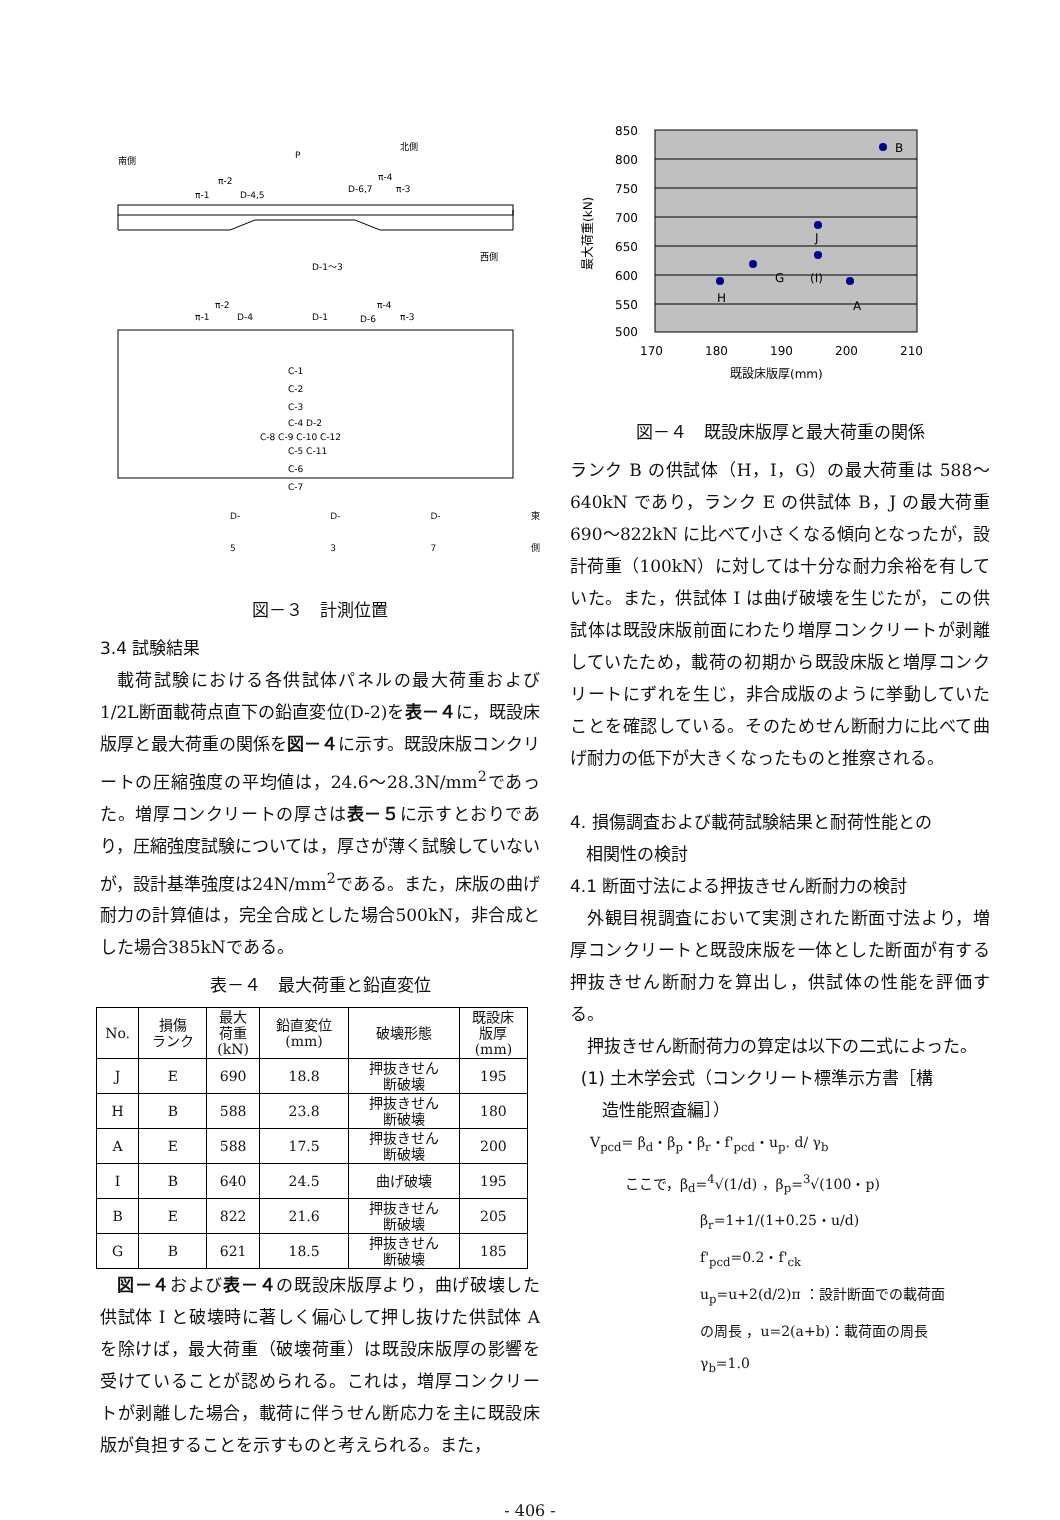南側
北側
P
π-1
π-2
D-4,5
D-6,7
π-4
π-3
D-1～3
西側
π-1
π-2
D-4
D-1
D-6
π-4
π-3
C-1
C-2
C-3
C-4 D-2
C-8 C-9 C-10 C-12
C-5 C-11
C-6
C-7
D-5 D-3 D-7 東側
図－３　計測位置
3.4 試験結果
載荷試験における各供試体パネルの最大荷重および1/2L断面載荷点直下の鉛直変位(D-2)を表－４に，既設床版厚と最大荷重の関係を図－４に示す。既設床版コンクリートの圧縮強度の平均値は，24.6～28.3N/mm<sup>2</sup>であった。増厚コンクリートの厚さは表－５に示すとおりであり，圧縮強度試験については，厚さが薄く試験していないが，設計基準強度は24N/mm<sup>2</sup>である。また，床版の曲げ耐力の計算値は，完全合成とした場合500kN，非合成とした場合385kNである。
表－４　最大荷重と鉛直変位
| No. | 損傷 ランク | 最大 荷重 (kN) | 鉛直変位 (mm) | 破壊形態 | 既設床 版厚 (mm) |
| --- | --- | --- | --- | --- | --- |
| J | E | 690 | 18.8 | 押抜きせん 断破壊 | 195 |
| H | B | 588 | 23.8 | 押抜きせん 断破壊 | 180 |
| A | E | 588 | 17.5 | 押抜きせん 断破壊 | 200 |
| I | B | 640 | 24.5 | 曲げ破壊 | 195 |
| B | E | 822 | 21.6 | 押抜きせん 断破壊 | 205 |
| G | B | 621 | 18.5 | 押抜きせん 断破壊 | 185 |
図－４および表－４の既設床版厚より，曲げ破壊した供試体 I と破壊時に著しく偏心して押し抜けた供試体 A を除けば，最大荷重（破壊荷重）は既設床版厚の影響を受けていることが認められる。これは，増厚コンクリートが剥離した場合，載荷に伴うせん断応力を主に既設床版が負担することを示すものと考えられる。また，
850
800
750
700
650
600
550
500
170
180
190
200
210
既設床版厚(mm)
最大荷重(kN)
B
J
(I)
G
H
A
図－４　既設床版厚と最大荷重の関係
ランク B の供試体（H，I，G）の最大荷重は 588～640kN であり，ランク E の供試体 B，J の最大荷重 690～822kN に比べて小さくなる傾向となったが，設計荷重（100kN）に対しては十分な耐力余裕を有していた。また，供試体 I は曲げ破壊を生じたが，この供試体は既設床版前面にわたり増厚コンクリートが剥離していたため，載荷の初期から既設床版と増厚コンクリートにずれを生じ，非合成版のように挙動していたことを確認している。そのためせん断耐力に比べて曲げ耐力の低下が大きくなったものと推察される。
4. 損傷調査および載荷試験結果と耐荷性能との
相関性の検討
4.1 断面寸法による押抜きせん断耐力の検討
外観目視調査において実測された断面寸法より，増厚コンクリートと既設床版を一体とした断面が有する押抜きせん断耐力を算出し，供試体の性能を評価する。
押抜きせん断耐荷力の算定は以下の二式によった。
(1) 土木学会式（コンクリート標準示方書［構
造性能照査編］）
V<sub>pcd</sub>= β<sub>d</sub>・β<sub>p</sub>・β<sub>r</sub>・f'<sub>pcd</sub>・u<sub>p</sub>. d/ γ<sub>b</sub>
ここで，β<sub>d</sub>=<sup>4</sup>√(1/d) ，β<sub>p</sub>=<sup>3</sup>√(100・p)
β<sub>r</sub>=1+1/(1+0.25・u/d)
f'<sub>pcd</sub>=0.2・f'<sub>ck</sub>
u<sub>p</sub>=u+2(d/2)π ：設計断面での載荷面
の周長 ，u=2(a+b)：載荷面の周長
γ<sub>b</sub>=1.0
- 406 -